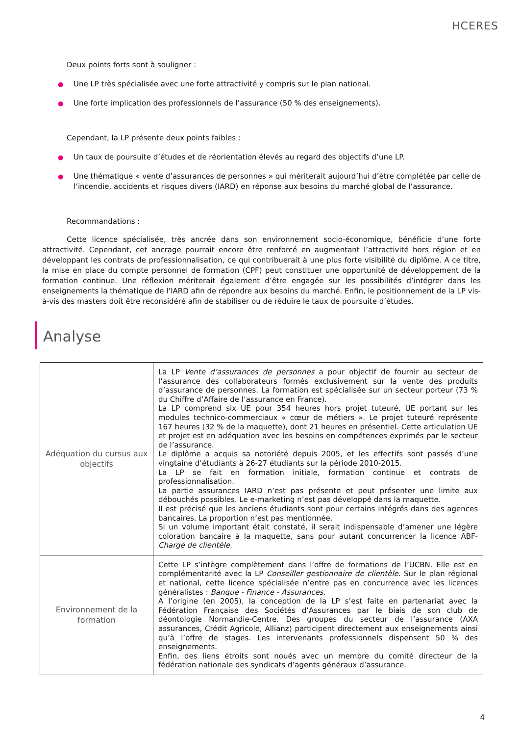HCERES
Deux points forts sont à souligner :
● Une LP très spécialisée avec une forte attractivité y compris sur le plan national.
● Une forte implication des professionnels de l’assurance (50 % des enseignements).
Cependant, la LP présente deux points faibles :
● Un taux de poursuite d’études et de réorientation élevés au regard des objectifs d’une LP.
● Une thématique « vente d’assurances de personnes » qui mériterait aujourd’hui d’être complétée par celle de l’incendie, accidents et risques divers (IARD) en réponse aux besoins du marché global de l’assurance.
Recommandations :
Cette licence spécialisée, très ancrée dans son environnement socio-économique, bénéficie d’une forte attractivité. Cependant, cet ancrage pourrait encore être renforcé en augmentant l’attractivité hors région et en développant les contrats de professionnalisation, ce qui contribuerait à une plus forte visibilité du diplôme. A ce titre, la mise en place du compte personnel de formation (CPF) peut constituer une opportunité de développement de la formation continue. Une réflexion mériterait également d’être engagée sur les possibilités d’intégrer dans les enseignements la thématique de l’IARD afin de répondre aux besoins du marché. Enfin, le positionnement de la LP vis-à-vis des masters doit être reconsidéré afin de stabiliser ou de réduire le taux de poursuite d’études.
Analyse
| Adéquation du cursus aux objectifs | La LP Vente d’assurances de personnes a pour objectif de fournir au secteur de l’assurance des collaborateurs formés exclusivement sur la vente des produits d’assurance de personnes. La formation est spécialisée sur un secteur porteur (73 % du Chiffre d’Affaire de l’assurance en France). La LP comprend six UE pour 354 heures hors projet tuteuré, UE portant sur les modules technico-commerciaux « cœur de métiers ». Le projet tuteuré représente 167 heures (32 % de la maquette), dont 21 heures en présentiel. Cette articulation UE et projet est en adéquation avec les besoins en compétences exprimés par le secteur de l’assurance. Le diplôme a acquis sa notoriété depuis 2005, et les effectifs sont passés d’une vingtaine d’étudiants à 26-27 étudiants sur la période 2010-2015. La LP se fait en formation initiale, formation continue et contrats de professionnalisation. La partie assurances IARD n’est pas présente et peut présenter une limite aux débouchés possibles. Le e-marketing n’est pas développé dans la maquette. Il est précisé que les anciens étudiants sont pour certains intégrés dans des agences bancaires. La proportion n’est pas mentionnée. Si un volume important était constaté, il serait indispensable d’amener une légère coloration bancaire à la maquette, sans pour autant concurrencer la licence ABF- Chargé de clientèle. |
| Environnement de la formation | Cette LP s’intègre complètement dans l’offre de formations de l’UCBN. Elle est en complémentarité avec la LP Conseiller gestionnaire de clientèle . Sur le plan régional et national, cette licence spécialisée n’entre pas en concurrence avec les licences généralistes : Banque - Finance - Assurances . A l’origine (en 2005), la conception de la LP s’est faite en partenariat avec la Fédération Française des Sociétés d’Assurances par le biais de son club de déontologie Normandie-Centre. Des groupes du secteur de l’assurance (AXA assurances, Crédit Agricole, Allianz) participent directement aux enseignements ainsi qu’à l’offre de stages. Les intervenants professionnels dispensent 50 % des enseignements. Enfin, des liens étroits sont noués avec un membre du comité directeur de la fédération nationale des syndicats d’agents généraux d’assurance. |
4